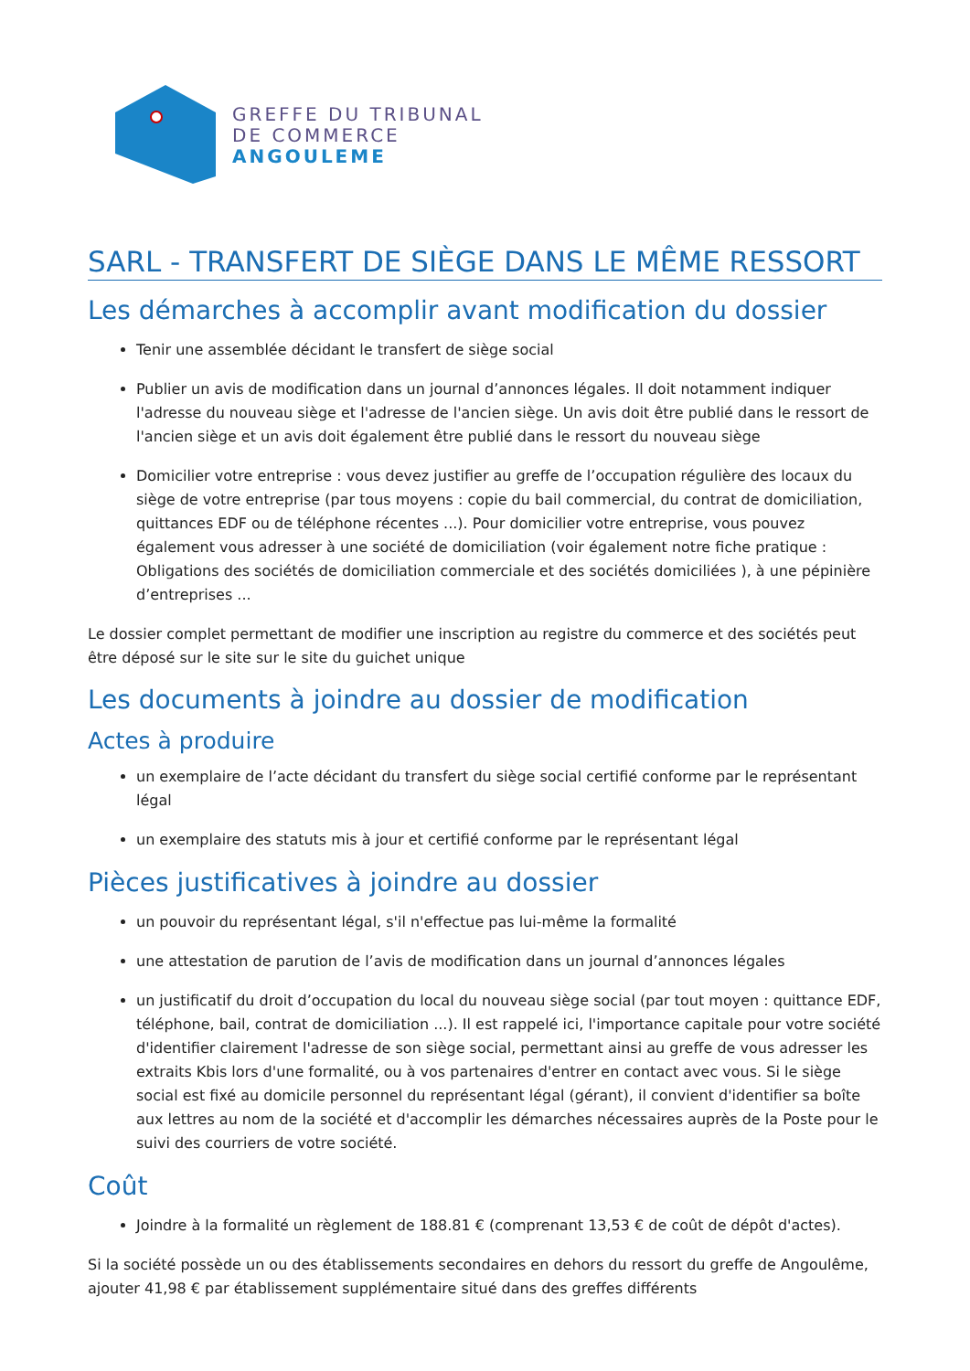GREFFE DU TRIBUNAL
DE COMMERCE
ANGOULEME
SARL - TRANSFERT DE SIÈGE DANS LE MÊME RESSORT
Les démarches à accomplir avant modification du dossier
Tenir une assemblée décidant le transfert de siège social
Publier un avis de modification dans un journal d’annonces légales. Il doit notamment indiquer l'adresse du nouveau siège et l'adresse de l'ancien siège. Un avis doit être publié dans le ressort de l'ancien siège et un avis doit également être publié dans le ressort du nouveau siège
Domicilier votre entreprise : vous devez justifier au greffe de l’occupation régulière des locaux du siège de votre entreprise (par tous moyens : copie du bail commercial, du contrat de domiciliation, quittances EDF ou de téléphone récentes ...). Pour domicilier votre entreprise, vous pouvez également vous adresser à une société de domiciliation (voir également notre fiche pratique : Obligations des sociétés de domiciliation commerciale et des sociétés domiciliées ), à une pépinière d’entreprises ...
Le dossier complet permettant de modifier une inscription au registre du commerce et des sociétés peut être déposé sur le site sur le site du guichet unique
Les documents à joindre au dossier de modification
Actes à produire
un exemplaire de l’acte décidant du transfert du siège social certifié conforme par le représentant légal
un exemplaire des statuts mis à jour et certifié conforme par le représentant légal
Pièces justificatives à joindre au dossier
un pouvoir du représentant légal, s'il n'effectue pas lui-même la formalité
une attestation de parution de l’avis de modification dans un journal d’annonces légales
un justificatif du droit d’occupation du local du nouveau siège social (par tout moyen : quittance EDF, téléphone, bail, contrat de domiciliation ...). Il est rappelé ici, l'importance capitale pour votre société d'identifier clairement l'adresse de son siège social, permettant ainsi au greffe de vous adresser les extraits Kbis lors d'une formalité, ou à vos partenaires d'entrer en contact avec vous. Si le siège social est fixé au domicile personnel du représentant légal (gérant), il convient d'identifier sa boîte aux lettres au nom de la société et d'accomplir les démarches nécessaires auprès de la Poste pour le suivi des courriers de votre société.
Coût
Joindre à la formalité un règlement de 188.81 € (comprenant 13,53 € de coût de dépôt d'actes).
Si la société possède un ou des établissements secondaires en dehors du ressort du greffe de Angoulême, ajouter 41,98 € par établissement supplémentaire situé dans des greffes différents